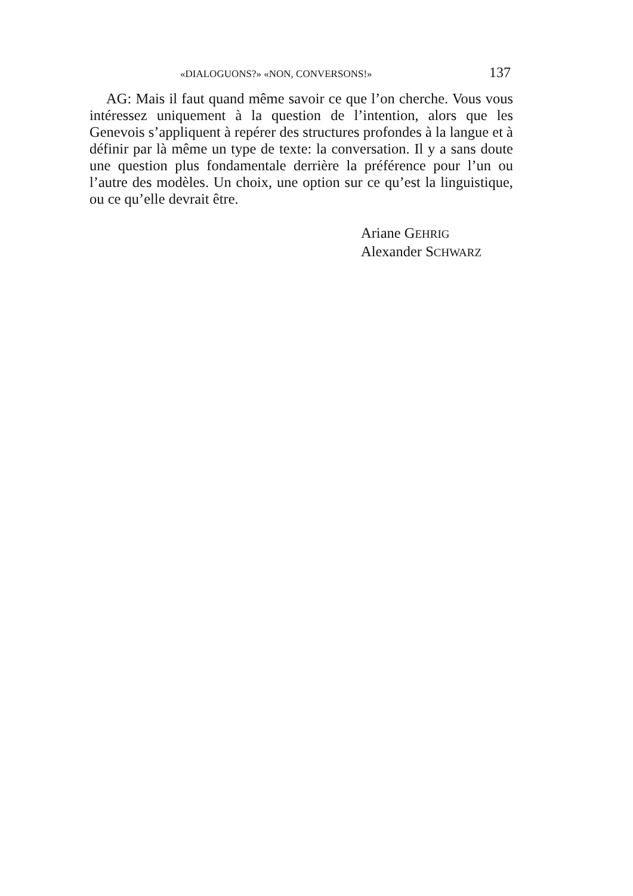«DIALOGUONS?» «NON, CONVERSONS!» 137
AG: Mais il faut quand même savoir ce que l’on cherche. Vous vous intéressez uniquement à la question de l’intention, alors que les Genevois s’appliquent à repérer des structures profondes à la langue et à définir par là même un type de texte: la conversation. Il y a sans doute une question plus fondamentale derrière la préférence pour l’un ou l’autre des modèles. Un choix, une option sur ce qu’est la linguistique, ou ce qu’elle devrait être.
Ariane GEHRIG
Alexander SCHWARZ